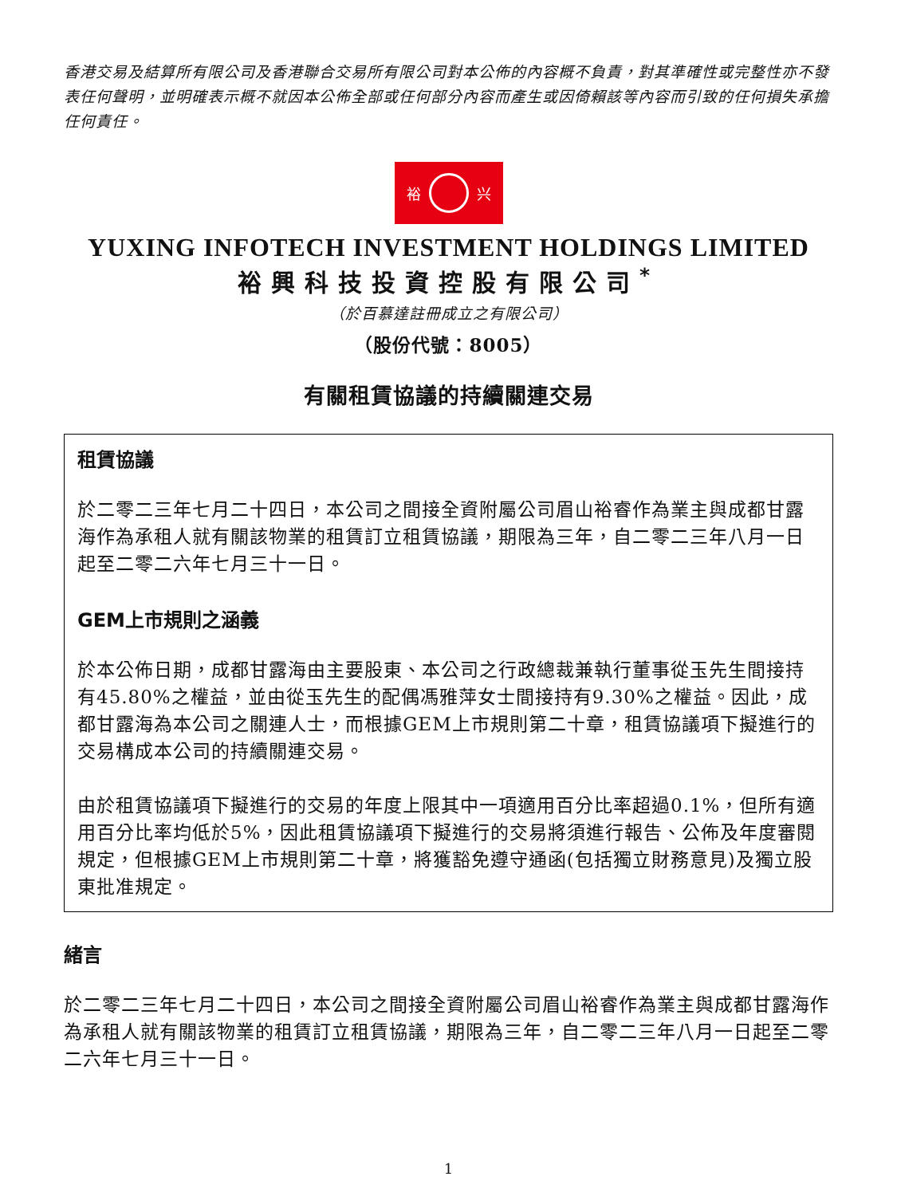香港交易及結算所有限公司及香港聯合交易所有限公司對本公佈的內容概不負責，對其準確性或完整性亦不發表任何聲明，並明確表示概不就因本公佈全部或任何部分內容而產生或因倚賴該等內容而引致的任何損失承擔任何責任。
裕 兴
YUXING INFOTECH INVESTMENT HOLDINGS LIMITED
裕興科技投資控股有限公司<sup>*</sup>
（於百慕達註冊成立之有限公司）
（股份代號：8005）
有關租賃協議的持續關連交易
租賃協議
於二零二三年七月二十四日，本公司之間接全資附屬公司眉山裕睿作為業主與成都甘露海作為承租人就有關該物業的租賃訂立租賃協議，期限為三年，自二零二三年八月一日起至二零二六年七月三十一日。
GEM上市規則之涵義
於本公佈日期，成都甘露海由主要股東、本公司之行政總裁兼執行董事從玉先生間接持有45.80%之權益，並由從玉先生的配偶馮雅萍女士間接持有9.30%之權益。因此，成都甘露海為本公司之關連人士，而根據GEM上市規則第二十章，租賃協議項下擬進行的交易構成本公司的持續關連交易。
由於租賃協議項下擬進行的交易的年度上限其中一項適用百分比率超過0.1%，但所有適用百分比率均低於5%，因此租賃協議項下擬進行的交易將須進行報告、公佈及年度審閱規定，但根據GEM上市規則第二十章，將獲豁免遵守通函(包括獨立財務意見)及獨立股東批准規定。
緒言
於二零二三年七月二十四日，本公司之間接全資附屬公司眉山裕睿作為業主與成都甘露海作為承租人就有關該物業的租賃訂立租賃協議，期限為三年，自二零二三年八月一日起至二零二六年七月三十一日。
1